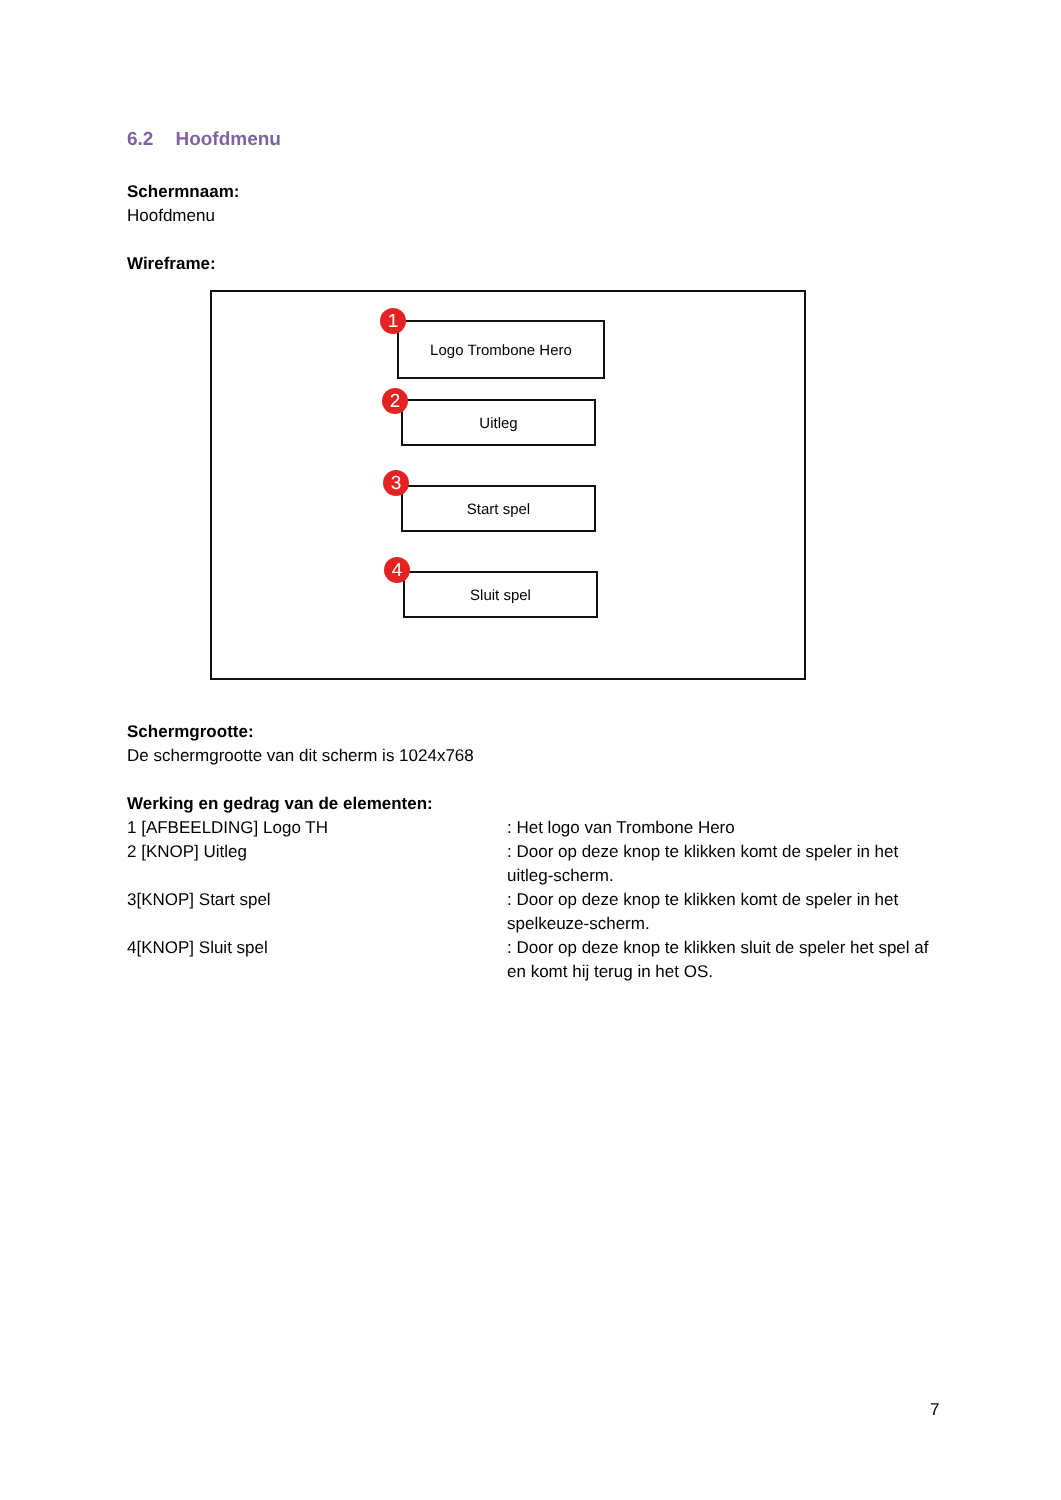6.2 Hoofdmenu
Schermnaam:
Hoofdmenu
Wireframe:
Logo Trombone Hero
1
Uitleg
2
Start spel
3
Sluit spel
4
Schermgrootte:
De schermgrootte van dit scherm is 1024x768
Werking en gedrag van de elementen:
1 [AFBEELDING] Logo TH : Het logo van Trombone Hero
2 [KNOP] Uitleg : Door op deze knop te klikken komt de speler in het uitleg-scherm.
3[KNOP] Start spel : Door op deze knop te klikken komt de speler in het spelkeuze-scherm.
4[KNOP] Sluit spel : Door op deze knop te klikken sluit de speler het spel af en komt hij terug in het OS.
7